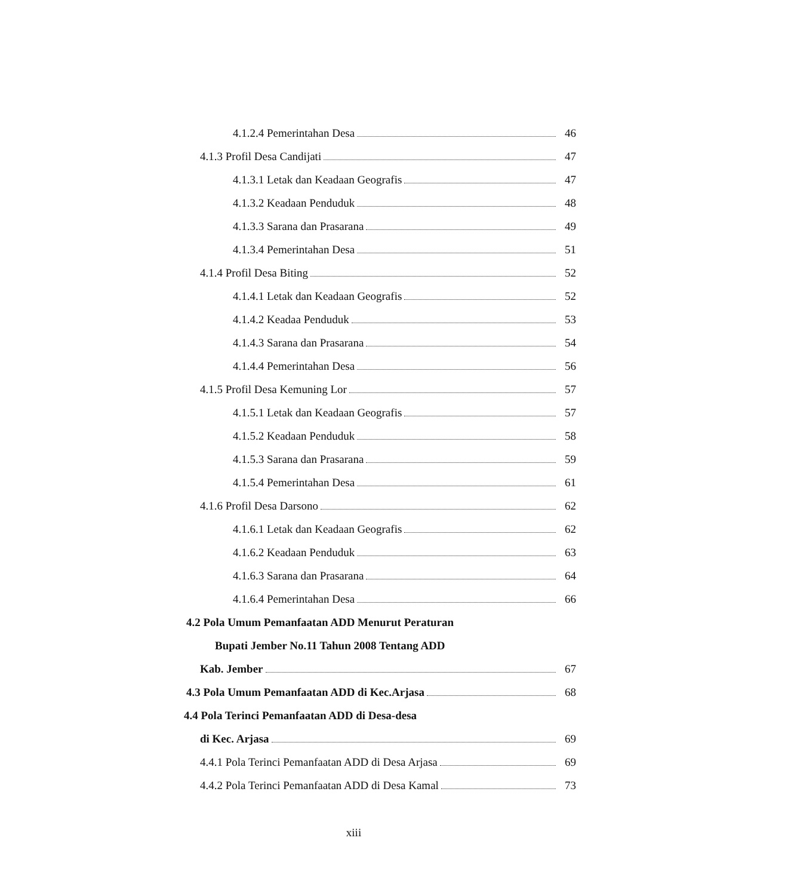4.1.2.4 Pemerintahan Desa 46
4.1.3 Profil Desa Candijati 47
4.1.3.1 Letak dan Keadaan Geografis 47
4.1.3.2 Keadaan Penduduk 48
4.1.3.3 Sarana dan Prasarana 49
4.1.3.4 Pemerintahan Desa 51
4.1.4 Profil Desa Biting 52
4.1.4.1 Letak dan Keadaan Geografis 52
4.1.4.2 Keadaa Penduduk 53
4.1.4.3 Sarana dan Prasarana 54
4.1.4.4 Pemerintahan Desa 56
4.1.5 Profil Desa Kemuning Lor 57
4.1.5.1 Letak dan Keadaan Geografis 57
4.1.5.2 Keadaan Penduduk 58
4.1.5.3 Sarana dan Prasarana 59
4.1.5.4 Pemerintahan Desa 61
4.1.6 Profil Desa Darsono 62
4.1.6.1 Letak dan Keadaan Geografis 62
4.1.6.2 Keadaan Penduduk 63
4.1.6.3 Sarana dan Prasarana 64
4.1.6.4 Pemerintahan Desa 66
4.2 Pola Umum Pemanfaatan ADD Menurut Peraturan
Bupati Jember No.11 Tahun 2008 Tentang ADD
Kab. Jember 67
4.3 Pola Umum Pemanfaatan ADD di Kec.Arjasa 68
4.4 Pola Terinci Pemanfaatan ADD di Desa-desa
di Kec. Arjasa 69
4.4.1 Pola Terinci Pemanfaatan ADD di Desa Arjasa 69
4.4.2 Pola Terinci Pemanfaatan ADD di Desa Kamal 73
xiii